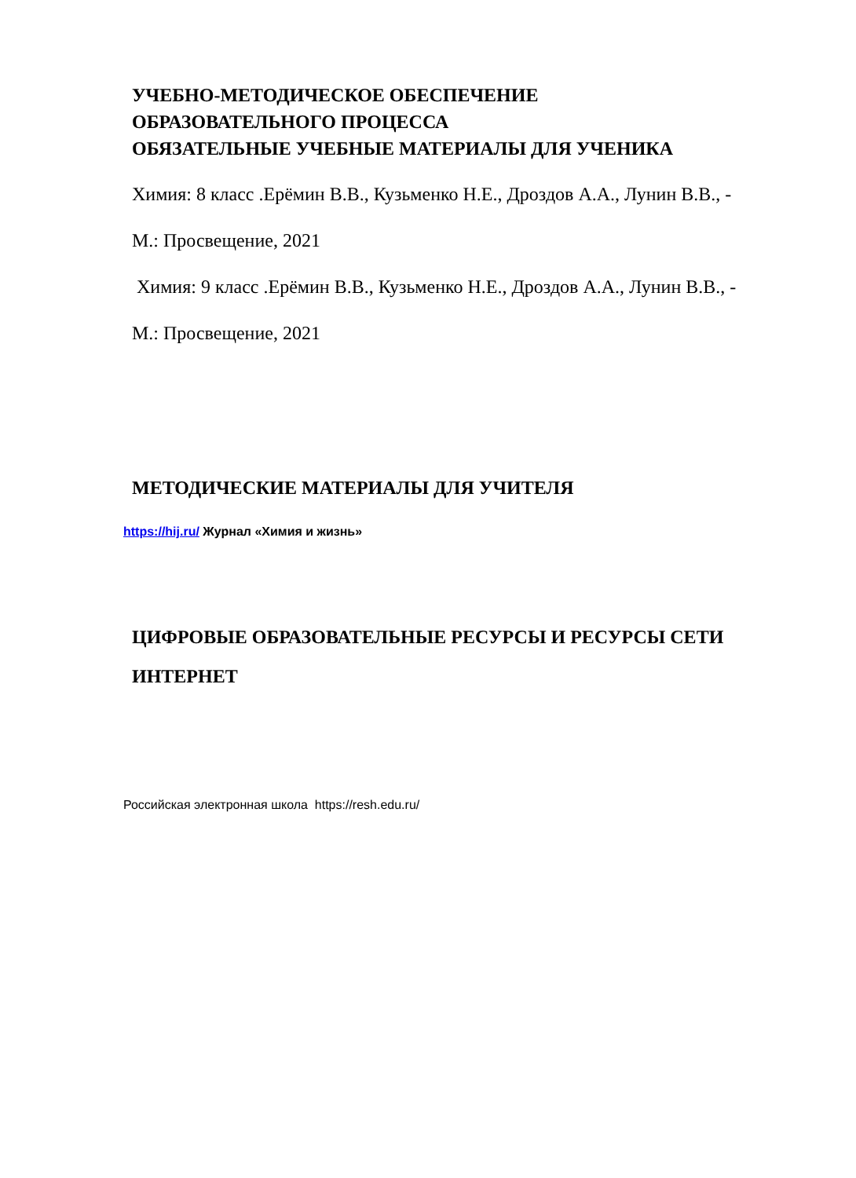УЧЕБНО-МЕТОДИЧЕСКОЕ ОБЕСПЕЧЕНИЕ
ОБРАЗОВАТЕЛЬНОГО ПРОЦЕССА
ОБЯЗАТЕЛЬНЫЕ УЧЕБНЫЕ МАТЕРИАЛЫ ДЛЯ УЧЕНИКА
Химия: 8 класс .Ерёмин В.В., Кузьменко Н.Е., Дроздов А.А., Лунин В.В., -
М.: Просвещение, 2021
Химия: 9 класс .Ерёмин В.В., Кузьменко Н.Е., Дроздов А.А., Лунин В.В., -
М.: Просвещение, 2021
МЕТОДИЧЕСКИЕ МАТЕРИАЛЫ ДЛЯ УЧИТЕЛЯ
https://hij.ru/ Журнал «Химия и жизнь»
ЦИФРОВЫЕ ОБРАЗОВАТЕЛЬНЫЕ РЕСУРСЫ И РЕСУРСЫ СЕТИ
ИНТЕРНЕТ
Российская электронная школа https://resh.edu.ru/